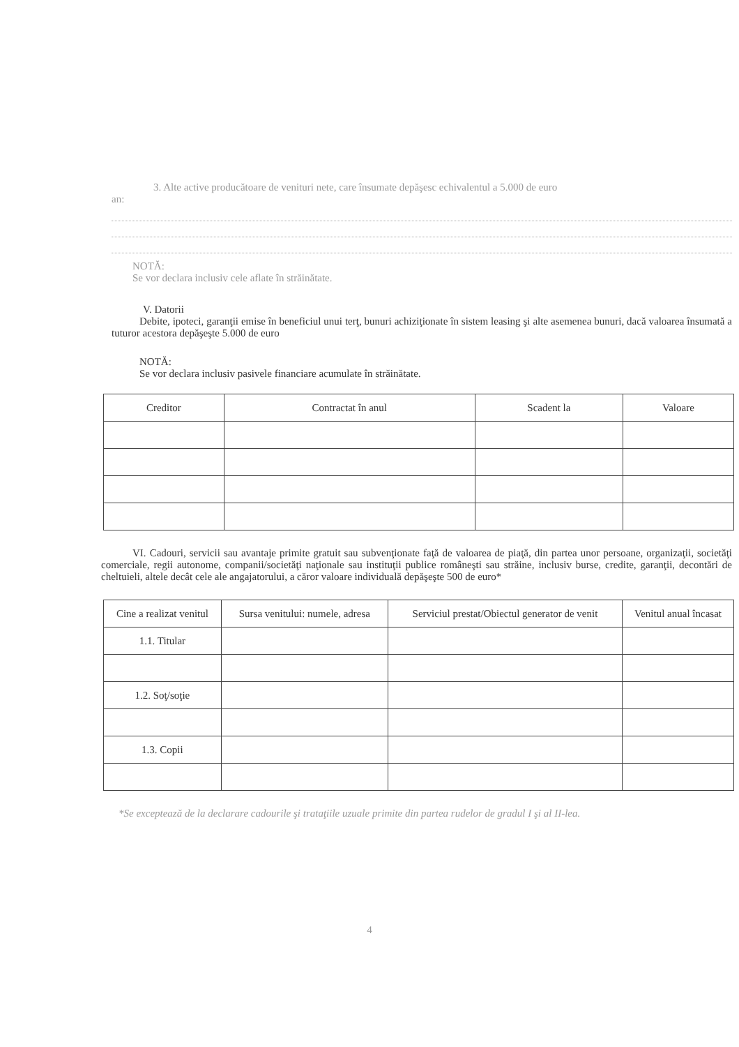3. Alte active producătoare de venituri nete, care însumate depăşesc echivalentul a 5.000 de euro
an:
NOTĂ:
Se vor declara inclusiv cele aflate în străinătate.
V. Datorii
Debite, ipoteci, garanţii emise în beneficiul unui terţ, bunuri achiziţionate în sistem leasing şi alte asemenea bunuri, dacă valoarea însumată a tuturor acestora depăşeşte 5.000 de euro
NOTĂ:
Se vor declara inclusiv pasivele financiare acumulate în străinătate.
| Creditor | Contractat în anul | Scadent la | Valoare |
| --- | --- | --- | --- |
VI. Cadouri, servicii sau avantaje primite gratuit sau subvenţionate faţă de valoarea de piaţă, din partea unor persoane, organizaţii, societăţi comerciale, regii autonome, companii/societăţi naţionale sau instituţii publice româneşti sau străine, inclusiv burse, credite, garanţii, decontări de cheltuieli, altele decât cele ale angajatorului, a căror valoare individuală depăşeşte 500 de euro*
| Cine a realizat venitul | Sursa venitului: numele, adresa | Serviciul prestat/Obiectul generator de venit | Venitul anual încasat |
| --- | --- | --- | --- |
| 1.1. Titular | | | |
| 1.2. Soţ/soţie | | | |
| 1.3. Copii | | | |
*Se exceptează de la declarare cadourile şi trataţiile uzuale primite din partea rudelor de gradul I şi al II-lea.
4